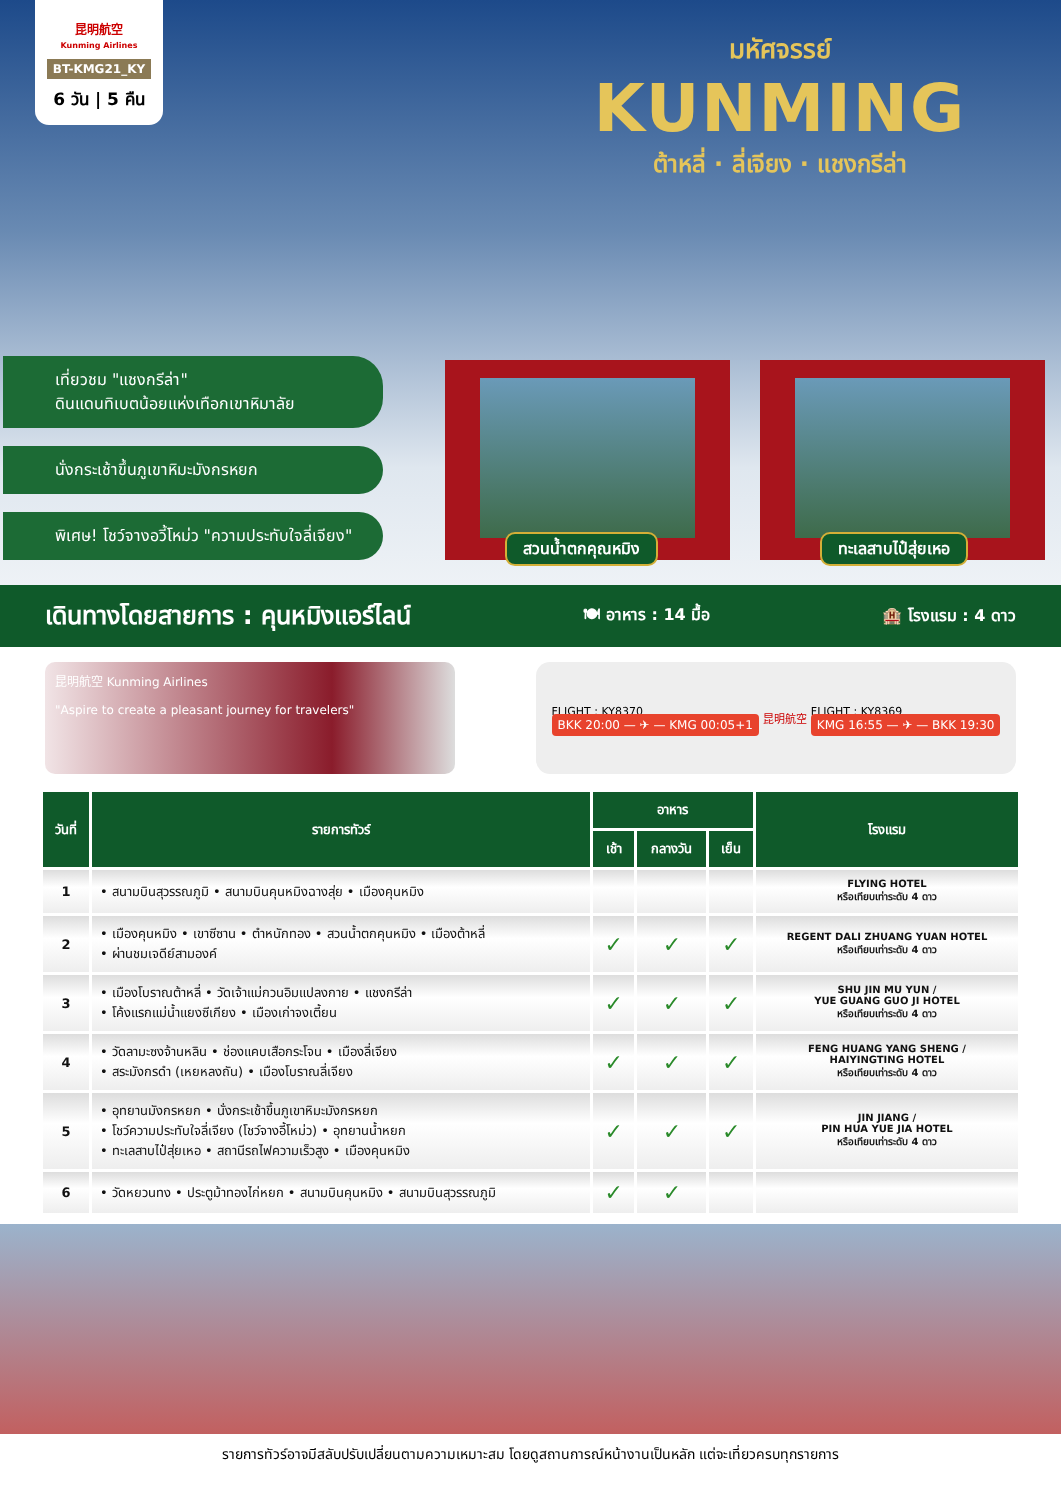昆明航空
Kunming Airlines
BT-KMG21_KY
6 วัน | 5 คืน
มหัศจรรย์
KUNMING
ต้าหลี่ · ลี่เจียง · แชงกรีล่า
เที่ยวชม "แชงกรีล่า"
ดินแดนทิเบตน้อยแห่งเทือกเขาหิมาลัย
นั่งกระเช้าขึ้นภูเขาหิมะมังกรหยก
พิเศษ! โชว์จางอวี้โหม่ว "ความประทับใจลี่เจียง"
สวนน้ำตกคุณหมิง
ทะเลสาบไป๋สุ่ยเหอ
เดินทางโดยสายการ : คุนหมิงแอร์ไลน์ 🍽 อาหาร : 14 มื้อ 🏨 โรงแรม : 4 ดาว
昆明航空 Kunming Airlines
"Aspire to create a pleasant journey for travelers"
FLIGHT : KY8370
BKK 20:00 — ✈ — KMG 00:05+1
昆明航空
FLIGHT : KY8369
KMG 16:55 — ✈ — BKK 19:30
| วันที่ | รายการทัวร์ | อาหาร | | | โรงแรม |
| --- | --- | --- | --- | --- | --- |
| | | เช้า | กลางวัน | เย็น | |
| 1 | • สนามบินสุวรรณภูมิ • สนามบินคุนหมิงฉางสุ่ย • เมืองคุนหมิง | | | | FLYING HOTEL หรือเทียบเท่าระดับ 4 ดาว |
| 2 | • เมืองคุนหมิง • เขาซีซาน • ตำหนักทอง • สวนน้ำตกคุนหมิง • เมืองต้าหลี่ • ผ่านชมเจดีย์สามองค์ | ✓ | ✓ | ✓ | REGENT DALI ZHUANG YUAN HOTEL หรือเทียบเท่าระดับ 4 ดาว |
| 3 | • เมืองโบราณต้าหลี่ • วัดเจ้าแม่กวนอิมแปลงกาย • แชงกรีล่า • โค้งแรกแม่น้ำแยงซีเกียง • เมืองเก่าจงเตี้ยน | ✓ | ✓ | ✓ | SHU JIN MU YUN / YUE GUANG GUO JI HOTEL หรือเทียบเท่าระดับ 4 ดาว |
| 4 | • วัดลามะซงจ้านหลิน • ช่องแคบเสือกระโจน • เมืองลี่เจียง • สระมังกรดำ (เหยหลงถัน) • เมืองโบราณลี่เจียง | ✓ | ✓ | ✓ | FENG HUANG YANG SHENG / HAIYINGTING HOTEL หรือเทียบเท่าระดับ 4 ดาว |
| 5 | • อุทยานมังกรหยก • นั่งกระเช้าขึ้นภูเขาหิมะมังกรหยก • โชว์ความประทับใจลี่เจียง (โชว์จางอี้โหม่ว) • อุทยานน้ำหยก • ทะเลสาบไป๋สุ่ยเหอ • สถานีรถไฟความเร็วสูง • เมืองคุนหมิง | ✓ | ✓ | ✓ | JIN JIANG / PIN HUA YUE JIA HOTEL หรือเทียบเท่าระดับ 4 ดาว |
| 6 | • วัดหยวนทง • ประตูม้าทองไก่หยก • สนามบินคุนหมิง • สนามบินสุวรรณภูมิ | ✓ | ✓ | | |
รายการทัวร์อาจมีสลับปรับเปลี่ยนตามความเหมาะสม โดยดูสถานการณ์หน้างานเป็นหลัก แต่จะเที่ยวครบทุกรายการ